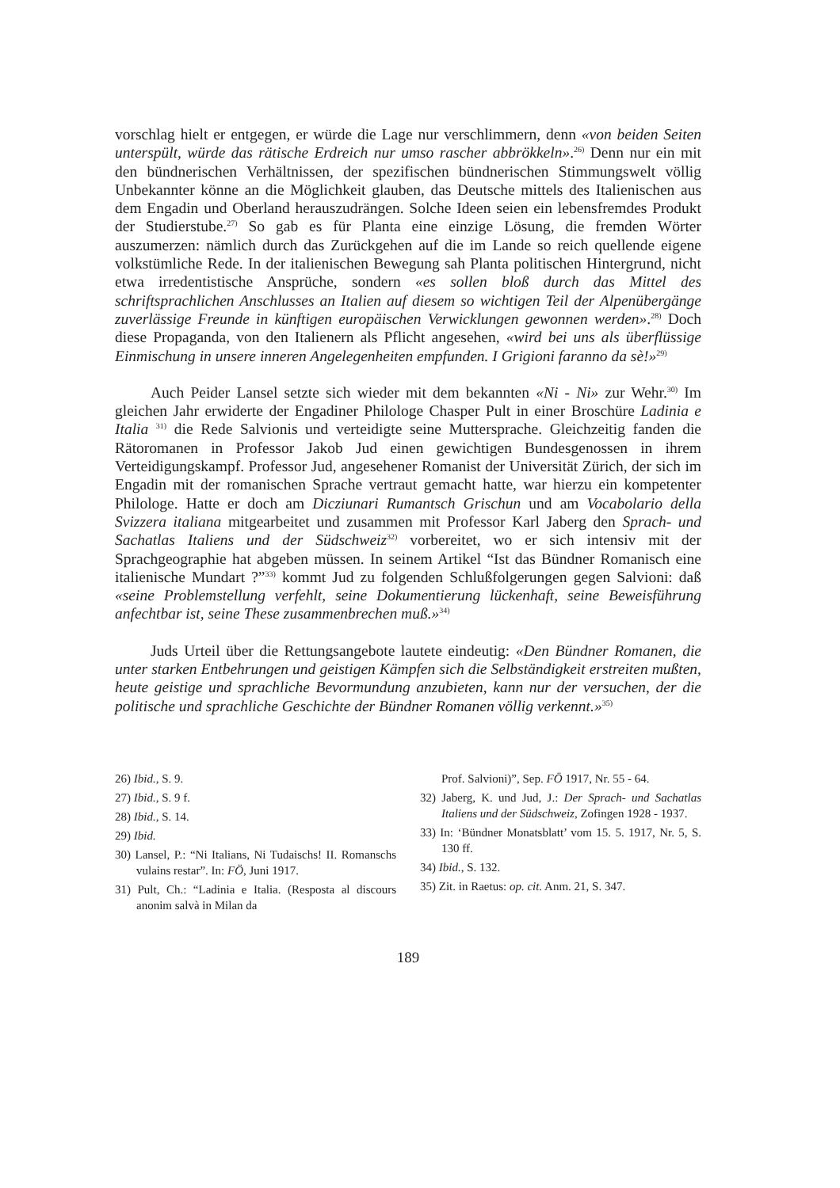vorschlag hielt er entgegen, er würde die Lage nur verschlimmern, denn «von beiden Seiten unterspült, würde das rätische Erdreich nur umso rascher abbrökkeln».<sup>26)</sup> Denn nur ein mit den bündnerischen Verhältnissen, der spezifischen bündnerischen Stimmungswelt völlig Unbekannter könne an die Möglichkeit glauben, das Deutsche mittels des Italienischen aus dem Engadin und Oberland herauszudrängen. Solche Ideen seien ein lebensfremdes Produkt der Studierstube.<sup>27)</sup> So gab es für Planta eine einzige Lösung, die fremden Wörter auszumerzen: nämlich durch das Zurückgehen auf die im Lande so reich quellende eigene volkstümliche Rede. In der italienischen Bewegung sah Planta politischen Hintergrund, nicht etwa irredentistische Ansprüche, sondern «es sollen bloß durch das Mittel des schriftsprachlichen Anschlusses an Italien auf diesem so wichtigen Teil der Alpenübergänge zuverlässige Freunde in künftigen europäischen Verwicklungen gewonnen werden».<sup>28)</sup> Doch diese Propaganda, von den Italienern als Pflicht angesehen, «wird bei uns als überflüssige Einmischung in unsere inneren Angelegenheiten empfunden. I Grigioni faranno da sè!»<sup>29)</sup>
Auch Peider Lansel setzte sich wieder mit dem bekannten «Ni - Ni» zur Wehr.<sup>30)</sup> Im gleichen Jahr erwiderte der Engadiner Philologe Chasper Pult in einer Broschüre Ladinia e Italia <sup>31)</sup> die Rede Salvionis und verteidigte seine Muttersprache. Gleichzeitig fanden die Rätoromanen in Professor Jakob Jud einen gewichtigen Bundesgenossen in ihrem Verteidigungskampf. Professor Jud, angesehener Romanist der Universität Zürich, der sich im Engadin mit der romanischen Sprache vertraut gemacht hatte, war hierzu ein kompetenter Philologe. Hatte er doch am Dicziunari Rumantsch Grischun und am Vocabolario della Svizzera italiana mitgearbeitet und zusammen mit Professor Karl Jaberg den Sprach- und Sachatlas Italiens und der Südschweiz<sup>32)</sup> vorbereitet, wo er sich intensiv mit der Sprachgeographie hat abgeben müssen. In seinem Artikel “Ist das Bündner Romanisch eine italienische Mundart ?”<sup>33)</sup> kommt Jud zu folgenden Schlußfolgerungen gegen Salvioni: daß «seine Problemstellung verfehlt, seine Dokumentierung lückenhaft, seine Beweisführung anfechtbar ist, seine These zusammenbrechen muß.»<sup>34)</sup>
Juds Urteil über die Rettungsangebote lautete eindeutig: «Den Bündner Romanen, die unter starken Entbehrungen und geistigen Kämpfen sich die Selbständigkeit erstreiten mußten, heute geistige und sprachliche Bevormundung anzubieten, kann nur der versuchen, der die politische und sprachliche Geschichte der Bündner Romanen völlig verkennt.»<sup>35)</sup>
26) Ibid., S. 9.
27) Ibid., S. 9 f.
28) Ibid., S. 14.
29) Ibid.
30) Lansel, P.: “Ni Italians, Ni Tudaischs! II. Romanschs vulains restar”. In: FÖ, Juni 1917.
31) Pult, Ch.: “Ladinia e Italia. (Resposta al discours anonim salvà in Milan da
Prof. Salvioni)”, Sep. FÖ 1917, Nr. 55 - 64.
32) Jaberg, K. und Jud, J.: Der Sprach- und Sachatlas Italiens und der Südschweiz, Zofingen 1928 - 1937.
33) In: ‘Bündner Monatsblatt’ vom 15. 5. 1917, Nr. 5, S. 130 ff.
34) Ibid., S. 132.
35) Zit. in Raetus: op. cit. Anm. 21, S. 347.
189